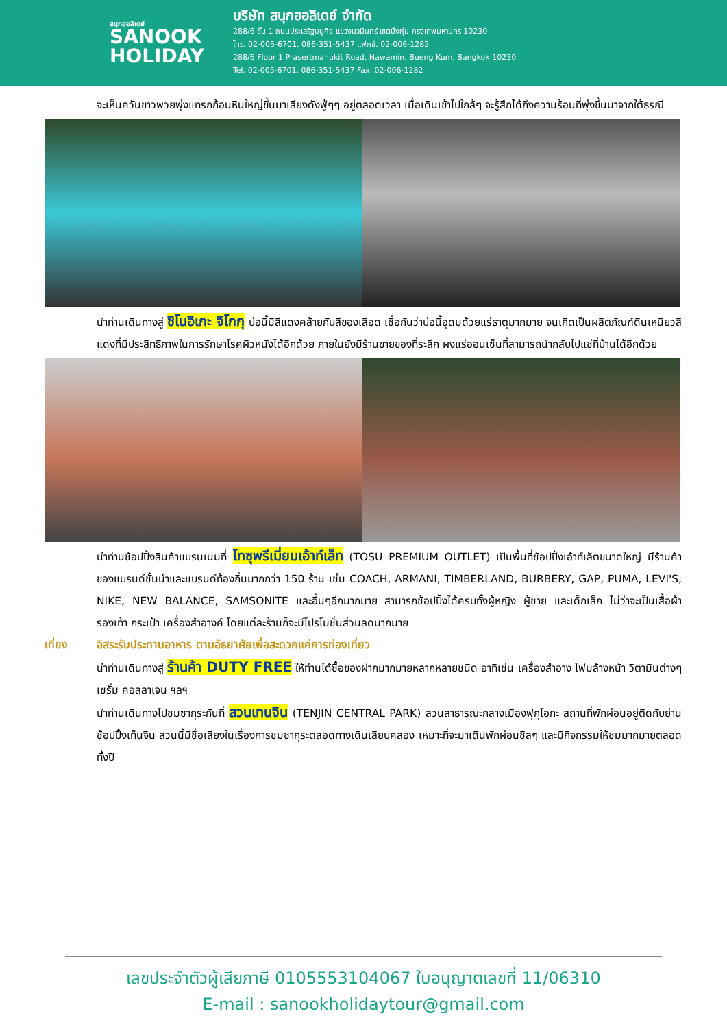สนุกฮอลิเดย์
SANOOK
HOLIDAY
บริษัท สนุกฮอลิเดย์ จำกัด
288/6 ชั้น 1 ถนนประเสริฐมนูกิจ แขวงนวมินทร์ เขตบึงกุ่ม กรุงเทพมหานคร 10230
โทร. 02-005-6701, 086-351-5437 แฟกซ์. 02-006-1282
288/6 Floor 1 Prasertmanukit Road, Nawamin, Bueng Kum, Bangkok 10230
Tel. 02-005-6701, 086-351-5437 Fax. 02-006-1282
จะเห็นควันขาวพวยพุ่งแทรกก้อนหินใหญ่ขึ้นมาเสียงดังฟู่ๆๆ อยู่ตลอดเวลา เมื่อเดินเข้าไปใกล้ๆ จะรู้สึกได้ถึงความร้อนที่พุ่งขึ้นมาจากใต้ธรณี
นำท่านเดินทางสู่ ชิโนอิเกะ จิโกกุ บ่อนี้มีสีแดงคล้ายกับสีของเลือด เชื่อกันว่าบ่อนี้อุดมด้วยแร่ธาตุมากมาย จนเกิดเป็นผลิตภัณฑ์ดินเหนียวสีแดงที่มีประสิทธิภาพในการรักษาโรคผิวหนังได้อีกด้วย ภายในยังมีร้านขายของที่ระลึก ผงแร่ออนเซ็นที่สามารถนำกลับไปแช่ที่บ้านได้อีกด้วย
นำท่านช้อปปิ้งสินค้าแบรนเนมที่ โทซุพรีเมี่ยมเอ้าท์เล็ท (TOSU PREMIUM OUTLET) เป็นพื้นที่ช้อปปิ้งเอ้าท์เล็ตขนาดใหญ่ มีร้านค้าของแบรนด์ชั้นนำและแบรนด์ท้องถิ่นมากกว่า 150 ร้าน เช่น COACH, ARMANI, TIMBERLAND, BURBERY, GAP, PUMA, LEVI'S, NIKE, NEW BALANCE, SAMSONITE และอื่นๆอีกมากมาย สามารถช้อปปิ้งได้ครบทั้งผู้หญิง ผู้ชาย และเด็กเล็ก ไม่ว่าจะเป็นเสื้อผ้า รองเท้า กระเป๋า เครื่องสำอางค์ โดยแต่ละร้านก็จะมีโปรโมชั่นส่วนลดมากมาย
เที่ยง อิสระรับประทานอาหาร ตามอัธยาศัยเพื่อสะดวกแก่การท่องเที่ยว
นำท่านเดินทางสู่ ร้านค้า DUTY FREE ให้ท่านได้ซื้อของฝากมากมายหลากหลายชนิด อาทิเช่น เครื่องสำอาง โฟมล้างหน้า วิตามินต่างๆ เซรั่ม คอลลาเจน ฯลฯ
นำท่านเดินทางไปชมซากุระกันที่ สวนเทนจิน (TENJIN CENTRAL PARK) สวนสาธารณะกลางเมืองฟุกุโอกะ สถานที่พักผ่อนอยู่ติดกับย่านช้อปปิ้งเท็นจิน สวนนี้มีชื่อเสียงในเรื่องการชมซากุระตลอดทางเดินเลียบคลอง เหมาะที่จะมาเดินพักผ่อนชิลๆ และมีกิจกรรมให้ชมมากมายตลอดทั้งปี
เลขประจำตัวผู้เสียภาษี 0105553104067 ใบอนุญาตเลขที่ 11/06310
E-mail : sanookholidaytour@gmail.com